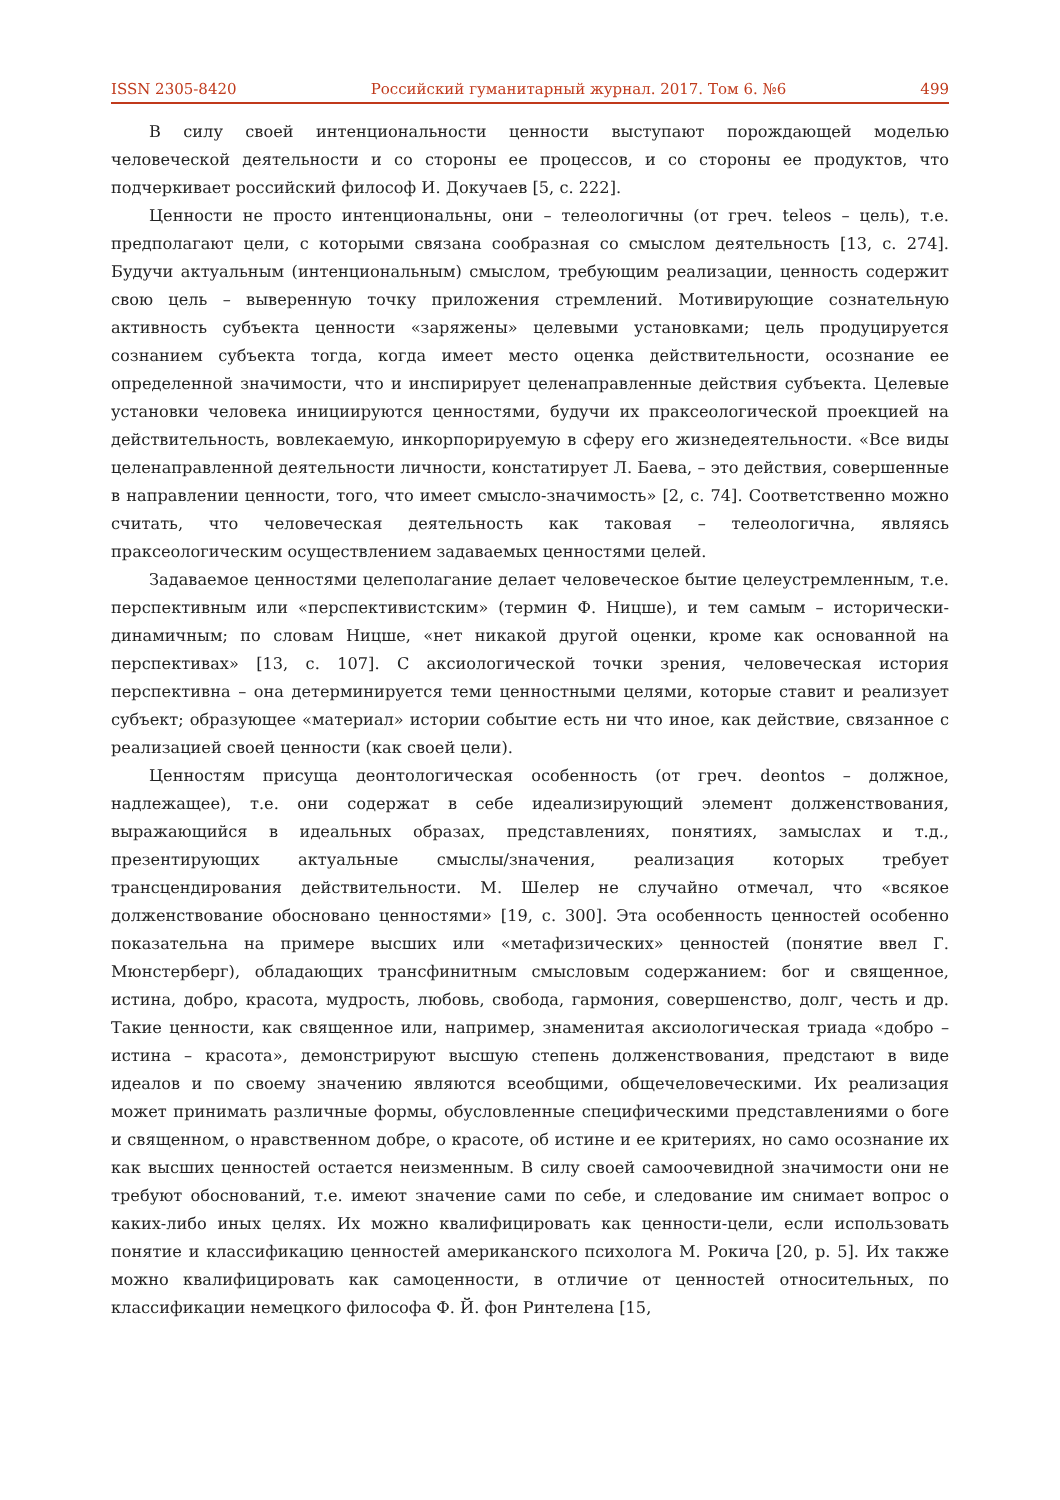ISSN 2305-8420 Российский гуманитарный журнал. 2017. Том 6. №6 499
В силу своей интенциональности ценности выступают порождающей моделью человеческой деятельности и со стороны ее процессов, и со стороны ее продуктов, что подчеркивает российский философ И. Докучаев [5, с. 222].
Ценности не просто интенциональны, они – телеологичны (от греч. teleos – цель), т.е. предполагают цели, с которыми связана сообразная со смыслом деятельность [13, с. 274]. Будучи актуальным (интенциональным) смыслом, требующим реализации, ценность содержит свою цель – выверенную точку приложения стремлений. Мотивирующие сознательную активность субъекта ценности «заряжены» целевыми установками; цель продуцируется сознанием субъекта тогда, когда имеет место оценка действительности, осознание ее определенной значимости, что и инспирирует целенаправленные действия субъекта. Целевые установки человека инициируются ценностями, будучи их праксеологической проекцией на действительность, вовлекаемую, инкорпорируемую в сферу его жизнедеятельности. «Все виды целенаправленной деятельности личности, констатирует Л. Баева, – это действия, совершенные в направлении ценности, того, что имеет смысло-значимость» [2, с. 74]. Соответственно можно считать, что человеческая деятельность как таковая – телеологична, являясь праксеологическим осуществлением задаваемых ценностями целей.
Задаваемое ценностями целеполагание делает человеческое бытие целеустремленным, т.е. перспективным или «перспективистским» (термин Ф. Ницше), и тем самым – исторически-динамичным; по словам Ницше, «нет никакой другой оценки, кроме как основанной на перспективах» [13, с. 107]. С аксиологической точки зрения, человеческая история перспективна – она детерминируется теми ценностными целями, которые ставит и реализует субъект; образующее «материал» истории событие есть ни что иное, как действие, связанное с реализацией своей ценности (как своей цели).
Ценностям присуща деонтологическая особенность (от греч. deontos – должное, надлежащее), т.е. они содержат в себе идеализирующий элемент долженствования, выражающийся в идеальных образах, представлениях, понятиях, замыслах и т.д., презентирующих актуальные смыслы/значения, реализация которых требует трансцендирования действительности. М. Шелер не случайно отмечал, что «всякое долженствование обосновано ценностями» [19, с. 300]. Эта особенность ценностей особенно показательна на примере высших или «метафизических» ценностей (понятие ввел Г. Мюнстерберг), обладающих трансфинитным смысловым содержанием: бог и священное, истина, добро, красота, мудрость, любовь, свобода, гармония, совершенство, долг, честь и др. Такие ценности, как священное или, например, знаменитая аксиологическая триада «добро – истина – красота», демонстрируют высшую степень долженствования, предстают в виде идеалов и по своему значению являются всеобщими, общечеловеческими. Их реализация может принимать различные формы, обусловленные специфическими представлениями о боге и священном, о нравственном добре, о красоте, об истине и ее критериях, но само осознание их как высших ценностей остается неизменным. В силу своей самоочевидной значимости они не требуют обоснований, т.е. имеют значение сами по себе, и следование им снимает вопрос о каких-либо иных целях. Их можно квалифицировать как ценности-цели, если использовать понятие и классификацию ценностей американского психолога М. Рокича [20, p. 5]. Их также можно квалифицировать как самоценности, в отличие от ценностей относительных, по классификации немецкого философа Ф. Й. фон Ринтелена [15,